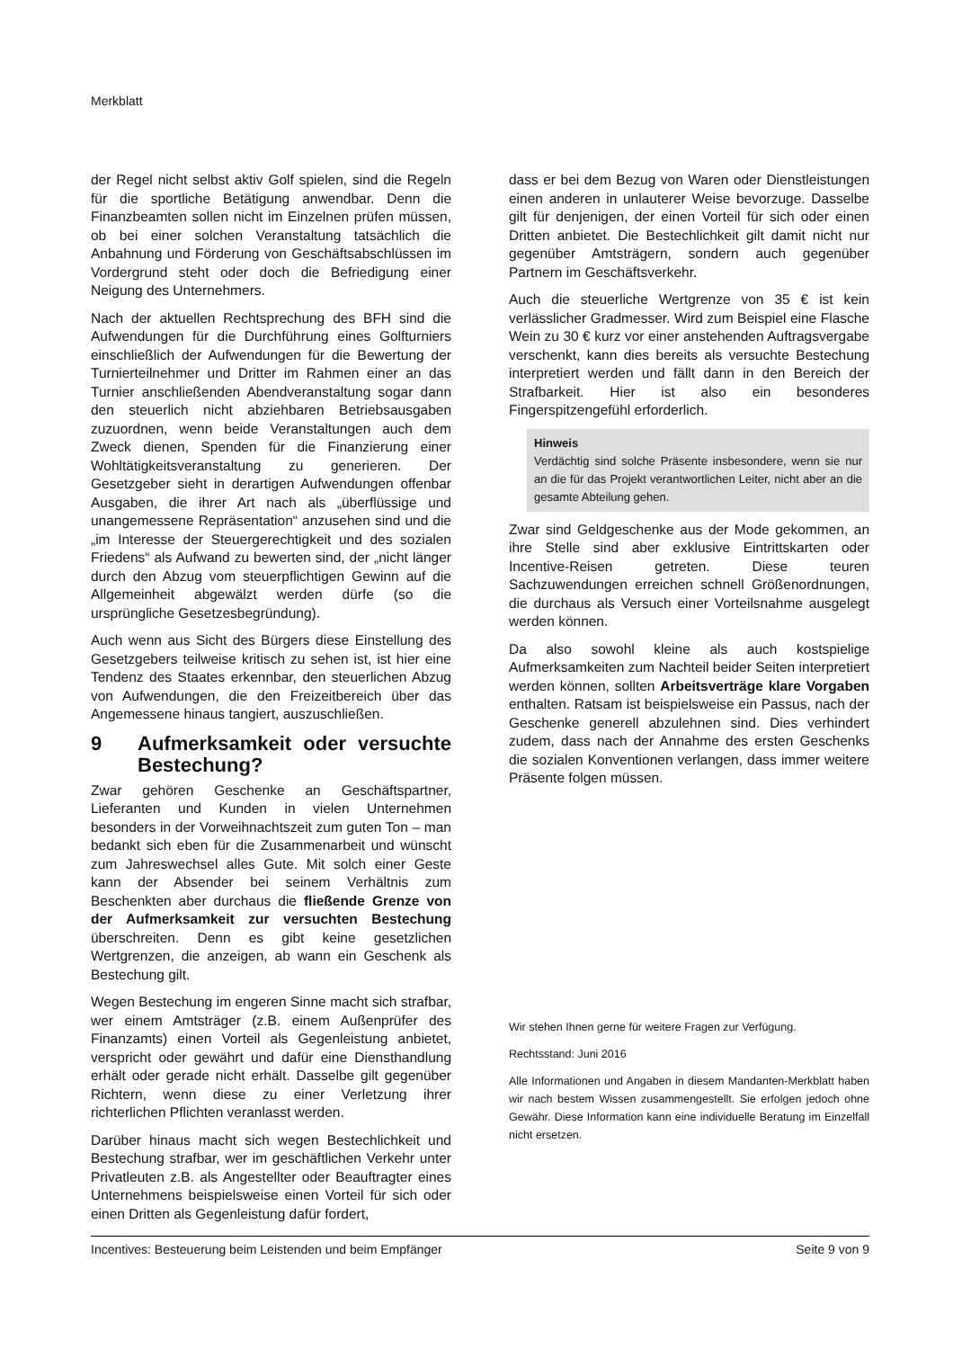Merkblatt
der Regel nicht selbst aktiv Golf spielen, sind die Regeln für die sportliche Betätigung anwendbar. Denn die Finanzbeamten sollen nicht im Einzelnen prüfen müssen, ob bei einer solchen Veranstaltung tatsächlich die Anbahnung und Förderung von Geschäftsabschlüssen im Vordergrund steht oder doch die Befriedigung einer Neigung des Unternehmers.
Nach der aktuellen Rechtsprechung des BFH sind die Aufwendungen für die Durchführung eines Golfturniers einschließlich der Aufwendungen für die Bewertung der Turnierteilnehmer und Dritter im Rahmen einer an das Turnier anschließenden Abendveranstaltung sogar dann den steuerlich nicht abziehbaren Betriebsausgaben zuzuordnen, wenn beide Veranstaltungen auch dem Zweck dienen, Spenden für die Finanzierung einer Wohltätigkeitsveranstaltung zu generieren. Der Gesetzgeber sieht in derartigen Aufwendungen offenbar Ausgaben, die ihrer Art nach als „überflüssige und unangemessene Repräsentation“ anzusehen sind und die „im Interesse der Steuergerechtigkeit und des sozialen Friedens“ als Aufwand zu bewerten sind, der „nicht länger durch den Abzug vom steuerpflichtigen Gewinn auf die Allgemeinheit abgewälzt werden dürfe (so die ursprüngliche Gesetzesbegründung).
Auch wenn aus Sicht des Bürgers diese Einstellung des Gesetzgebers teilweise kritisch zu sehen ist, ist hier eine Tendenz des Staates erkennbar, den steuerlichen Abzug von Aufwendungen, die den Freizeitbereich über das Angemessene hinaus tangiert, auszuschließen.
9 Aufmerksamkeit oder versuchte Bestechung?
Zwar gehören Geschenke an Geschäftspartner, Lieferanten und Kunden in vielen Unternehmen besonders in der Vorweihnachtszeit zum guten Ton – man bedankt sich eben für die Zusammenarbeit und wünscht zum Jahreswechsel alles Gute. Mit solch einer Geste kann der Absender bei seinem Verhältnis zum Beschenkten aber durchaus die fließende Grenze von der Aufmerksamkeit zur versuchten Bestechung überschreiten. Denn es gibt keine gesetzlichen Wertgrenzen, die anzeigen, ab wann ein Geschenk als Bestechung gilt.
Wegen Bestechung im engeren Sinne macht sich strafbar, wer einem Amtsträger (z.B. einem Außenprüfer des Finanzamts) einen Vorteil als Gegenleistung anbietet, verspricht oder gewährt und dafür eine Diensthandlung erhält oder gerade nicht erhält. Dasselbe gilt gegenüber Richtern, wenn diese zu einer Verletzung ihrer richterlichen Pflichten veranlasst werden.
Darüber hinaus macht sich wegen Bestechlichkeit und Bestechung strafbar, wer im geschäftlichen Verkehr unter Privatleuten z.B. als Angestellter oder Beauftragter eines Unternehmens beispielsweise einen Vorteil für sich oder einen Dritten als Gegenleistung dafür fordert,
dass er bei dem Bezug von Waren oder Dienstleistungen einen anderen in unlauterer Weise bevorzuge. Dasselbe gilt für denjenigen, der einen Vorteil für sich oder einen Dritten anbietet. Die Bestechlichkeit gilt damit nicht nur gegenüber Amtsträgern, sondern auch gegenüber Partnern im Geschäftsverkehr.
Auch die steuerliche Wertgrenze von 35 € ist kein verlässlicher Gradmesser. Wird zum Beispiel eine Flasche Wein zu 30 € kurz vor einer anstehenden Auftragsvergabe verschenkt, kann dies bereits als versuchte Bestechung interpretiert werden und fällt dann in den Bereich der Strafbarkeit. Hier ist also ein besonderes Fingerspitzengefühl erforderlich.
Hinweis
Verdächtig sind solche Präsente insbesondere, wenn sie nur an die für das Projekt verantwortlichen Leiter, nicht aber an die gesamte Abteilung gehen.
Zwar sind Geldgeschenke aus der Mode gekommen, an ihre Stelle sind aber exklusive Eintrittskarten oder Incentive-Reisen getreten. Diese teuren Sachzuwendungen erreichen schnell Größenordnungen, die durchaus als Versuch einer Vorteilsnahme ausgelegt werden können.
Da also sowohl kleine als auch kostspielige Aufmerksamkeiten zum Nachteil beider Seiten interpretiert werden können, sollten Arbeitsverträge klare Vorgaben enthalten. Ratsam ist beispielsweise ein Passus, nach der Geschenke generell abzulehnen sind. Dies verhindert zudem, dass nach der Annahme des ersten Geschenks die sozialen Konventionen verlangen, dass immer weitere Präsente folgen müssen.
Wir stehen Ihnen gerne für weitere Fragen zur Verfügung.
Rechtsstand: Juni 2016
Alle Informationen und Angaben in diesem Mandanten-Merkblatt haben wir nach bestem Wissen zusammengestellt. Sie erfolgen jedoch ohne Gewähr. Diese Information kann eine individuelle Beratung im Einzelfall nicht ersetzen.
Incentives: Besteuerung beim Leistenden und beim Empfänger Seite 9 von 9